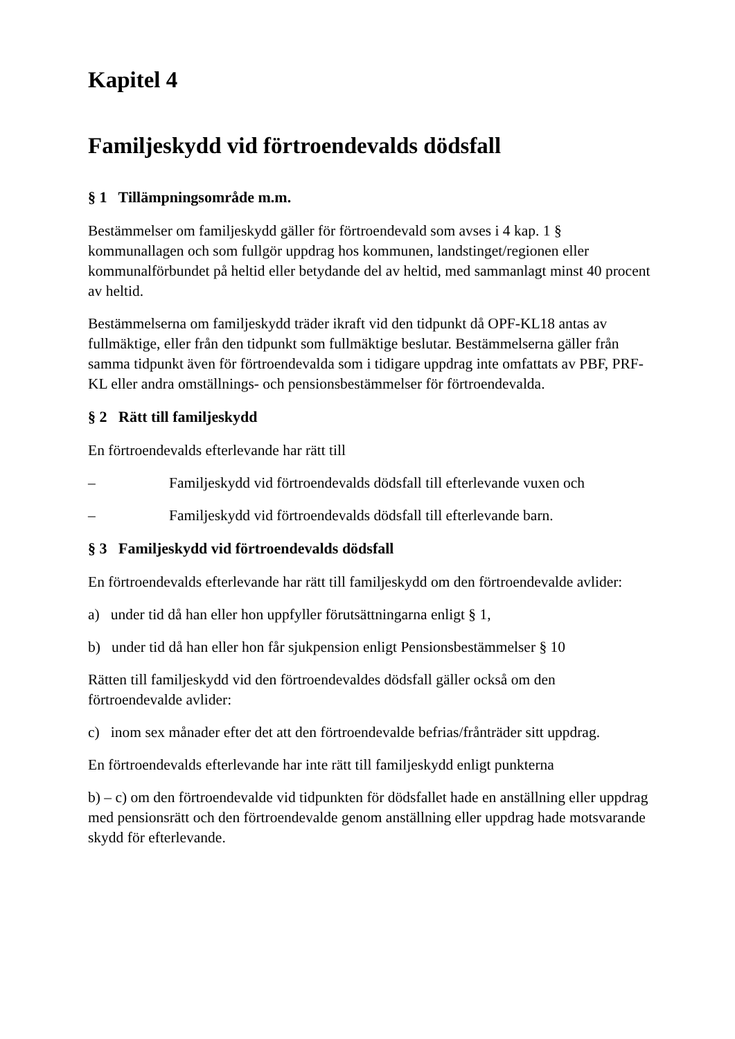Kapitel 4
Familjeskydd vid förtroendevalds dödsfall
§ 1 Tillämpningsområde m.m.
Bestämmelser om familjeskydd gäller för förtroendevald som avses i 4 kap. 1 § kommunallagen och som fullgör uppdrag hos kommunen, landstinget/regionen eller kommunalförbundet på heltid eller betydande del av heltid, med sammanlagt minst 40 procent av heltid.
Bestämmelserna om familjeskydd träder ikraft vid den tidpunkt då OPF-KL18 antas av fullmäktige, eller från den tidpunkt som fullmäktige beslutar. Bestämmelserna gäller från samma tidpunkt även för förtroendevalda som i tidigare uppdrag inte omfattats av PBF, PRF-KL eller andra omställnings- och pensionsbestämmelser för förtroendevalda.
§ 2 Rätt till familjeskydd
En förtroendevalds efterlevande har rätt till
– Familjeskydd vid förtroendevalds dödsfall till efterlevande vuxen och
– Familjeskydd vid förtroendevalds dödsfall till efterlevande barn.
§ 3 Familjeskydd vid förtroendevalds dödsfall
En förtroendevalds efterlevande har rätt till familjeskydd om den förtroendevalde avlider:
a) under tid då han eller hon uppfyller förutsättningarna enligt § 1,
b) under tid då han eller hon får sjukpension enligt Pensionsbestämmelser § 10
Rätten till familjeskydd vid den förtroendevaldes dödsfall gäller också om den förtroendevalde avlider:
c) inom sex månader efter det att den förtroendevalde befrias/frånträder sitt uppdrag.
En förtroendevalds efterlevande har inte rätt till familjeskydd enligt punkterna
b) – c) om den förtroendevalde vid tidpunkten för dödsfallet hade en anställning eller uppdrag med pensionsrätt och den förtroendevalde genom anställning eller uppdrag hade motsvarande skydd för efterlevande.